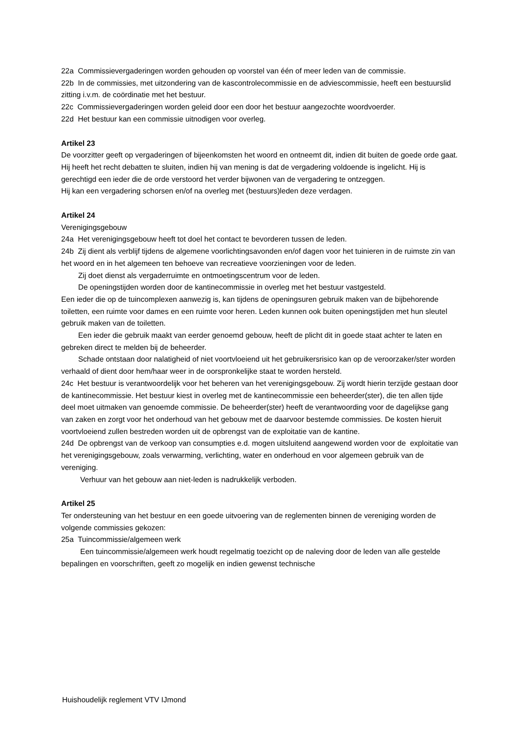22a Commissievergaderingen worden gehouden op voorstel van één of meer leden van de commissie.
22b In de commissies, met uitzondering van de kascontrolecommissie en de adviescommissie, heeft een bestuurslid zitting i.v.m. de coördinatie met het bestuur.
22c Commissievergaderingen worden geleid door een door het bestuur aangezochte woordvoerder.
22d Het bestuur kan een commissie uitnodigen voor overleg.
Artikel 23
De voorzitter geeft op vergaderingen of bijeenkomsten het woord en ontneemt dit, indien dit buiten de goede orde gaat. Hij heeft het recht debatten te sluiten, indien hij van mening is dat de vergadering voldoende is ingelicht. Hij is gerechtigd een ieder die de orde verstoord het verder bijwonen van de vergadering te ontzeggen.
Hij kan een vergadering schorsen en/of na overleg met (bestuurs)leden deze verdagen.
Artikel 24
Verenigingsgebouw
24a Het verenigingsgebouw heeft tot doel het contact te bevorderen tussen de leden.
24b Zij dient als verblijf tijdens de algemene voorlichtingsavonden en/of dagen voor het tuinieren in de ruimste zin van het woord en in het algemeen ten behoeve van recreatieve voorzieningen voor de leden.
Zij doet dienst als vergaderruimte en ontmoetingscentrum voor de leden.
De openingstijden worden door de kantinecommissie in overleg met het bestuur vastgesteld.
Een ieder die op de tuincomplexen aanwezig is, kan tijdens de openingsuren gebruik maken van de bijbehorende toiletten, een ruimte voor dames en een ruimte voor heren. Leden kunnen ook buiten openingstijden met hun sleutel gebruik maken van de toiletten.
Een ieder die gebruik maakt van eerder genoemd gebouw, heeft de plicht dit in goede staat achter te laten en gebreken direct te melden bij de beheerder.
Schade ontstaan door nalatigheid of niet voortvloeiend uit het gebruikersrisico kan op de veroorzaker/ster worden verhaald of dient door hem/haar weer in de oorspronkelijke staat te worden hersteld.
24c Het bestuur is verantwoordelijk voor het beheren van het verenigingsgebouw. Zij wordt hierin terzijde gestaan door de kantinecommissie. Het bestuur kiest in overleg met de kantinecommissie een beheerder(ster), die ten allen tijde deel moet uitmaken van genoemde commissie. De beheerder(ster) heeft de verantwoording voor de dagelijkse gang van zaken en zorgt voor het onderhoud van het gebouw met de daarvoor bestemde commissies. De kosten hieruit voortvloeiend zullen bestreden worden uit de opbrengst van de exploitatie van de kantine.
24d De opbrengst van de verkoop van consumpties e.d. mogen uitsluitend aangewend worden voor de exploitatie van het verenigingsgebouw, zoals verwarming, verlichting, water en onderhoud en voor algemeen gebruik van de vereniging.
Verhuur van het gebouw aan niet-leden is nadrukkelijk verboden.
Artikel 25
Ter ondersteuning van het bestuur en een goede uitvoering van de reglementen binnen de vereniging worden de volgende commissies gekozen:
25a Tuincommissie/algemeen werk
Een tuincommissie/algemeen werk houdt regelmatig toezicht op de naleving door de leden van alle gestelde bepalingen en voorschriften, geeft zo mogelijk en indien gewenst technische
Huishoudelijk reglement VTV IJmond